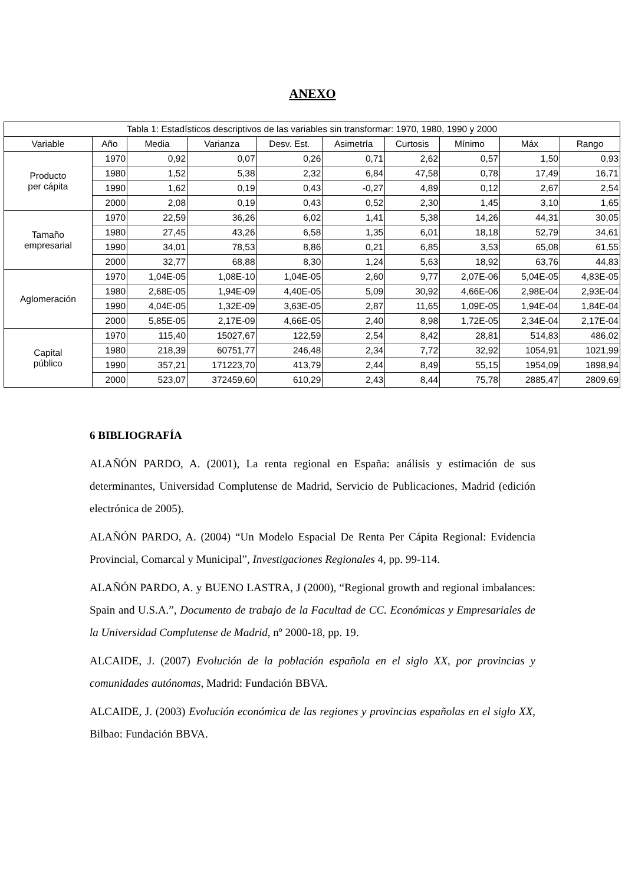ANEXO
| Tabla 1: Estadísticos descriptivos de las variables sin transformar: 1970, 1980, 1990 y 2000 | | | | | | | | | |
| --- | --- | --- | --- | --- | --- | --- | --- | --- | --- |
| Variable | Año | Media | Varianza | Desv. Est. | Asimetría | Curtosis | Mínimo | Máx | Rango |
| Producto per cápita | 1970 | 0,92 | 0,07 | 0,26 | 0,71 | 2,62 | 0,57 | 1,50 | 0,93 |
| | 1980 | 1,52 | 5,38 | 2,32 | 6,84 | 47,58 | 0,78 | 17,49 | 16,71 |
| | 1990 | 1,62 | 0,19 | 0,43 | -0,27 | 4,89 | 0,12 | 2,67 | 2,54 |
| | 2000 | 2,08 | 0,19 | 0,43 | 0,52 | 2,30 | 1,45 | 3,10 | 1,65 |
| Tamaño empresarial | 1970 | 22,59 | 36,26 | 6,02 | 1,41 | 5,38 | 14,26 | 44,31 | 30,05 |
| | 1980 | 27,45 | 43,26 | 6,58 | 1,35 | 6,01 | 18,18 | 52,79 | 34,61 |
| | 1990 | 34,01 | 78,53 | 8,86 | 0,21 | 6,85 | 3,53 | 65,08 | 61,55 |
| | 2000 | 32,77 | 68,88 | 8,30 | 1,24 | 5,63 | 18,92 | 63,76 | 44,83 |
| Aglomeración | 1970 | 1,04E-05 | 1,08E-10 | 1,04E-05 | 2,60 | 9,77 | 2,07E-06 | 5,04E-05 | 4,83E-05 |
| | 1980 | 2,68E-05 | 1,94E-09 | 4,40E-05 | 5,09 | 30,92 | 4,66E-06 | 2,98E-04 | 2,93E-04 |
| | 1990 | 4,04E-05 | 1,32E-09 | 3,63E-05 | 2,87 | 11,65 | 1,09E-05 | 1,94E-04 | 1,84E-04 |
| | 2000 | 5,85E-05 | 2,17E-09 | 4,66E-05 | 2,40 | 8,98 | 1,72E-05 | 2,34E-04 | 2,17E-04 |
| Capital público | 1970 | 115,40 | 15027,67 | 122,59 | 2,54 | 8,42 | 28,81 | 514,83 | 486,02 |
| | 1980 | 218,39 | 60751,77 | 246,48 | 2,34 | 7,72 | 32,92 | 1054,91 | 1021,99 |
| | 1990 | 357,21 | 171223,70 | 413,79 | 2,44 | 8,49 | 55,15 | 1954,09 | 1898,94 |
| | 2000 | 523,07 | 372459,60 | 610,29 | 2,43 | 8,44 | 75,78 | 2885,47 | 2809,69 |
6 BIBLIOGRAFÍA
ALAÑÓN PARDO, A. (2001), La renta regional en España: análisis y estimación de sus determinantes, Universidad Complutense de Madrid, Servicio de Publicaciones, Madrid (edición electrónica de 2005).
ALAÑÓN PARDO, A. (2004) “Un Modelo Espacial De Renta Per Cápita Regional: Evidencia Provincial, Comarcal y Municipal”, Investigaciones Regionales 4, pp. 99-114.
ALAÑÓN PARDO, A. y BUENO LASTRA, J (2000), “Regional growth and regional imbalances: Spain and U.S.A.”, Documento de trabajo de la Facultad de CC. Económicas y Empresariales de la Universidad Complutense de Madrid, nº 2000-18, pp. 19.
ALCAIDE, J. (2007) Evolución de la población española en el siglo XX, por provincias y comunidades autónomas, Madrid: Fundación BBVA.
ALCAIDE, J. (2003) Evolución económica de las regiones y provincias españolas en el siglo XX, Bilbao: Fundación BBVA.